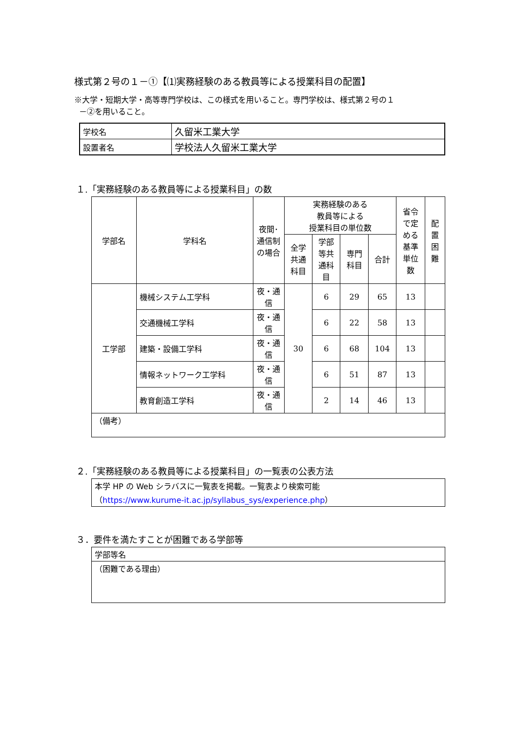様式第２号の１－①【⑴実務経験のある教員等による授業科目の配置】
※大学・短期大学・高等専門学校は、この様式を用いること。専門学校は、様式第２号の１
－②を用いること。
| 学校名 | 久留米工業大学 |
| 設置者名 | 学校法人久留米工業大学 |
１.「実務経験のある教員等による授業科目」の数
| 学部名 | 学科名 | 夜間･通信制の場合 | 実務経験のある 教員等による 授業科目の単位数 | | | | 省令で定める基準単位数 | 配置困難 |
| --- | --- | --- | --- | --- | --- | --- | --- | --- |
| | | | 全学共通科目 | 学部等共通科目 | 専門科目 | 合計 | | |
| 工学部 | 機械システム工学科 | 夜・通信 | 30 | 6 | 29 | 65 | 13 | |
| | 交通機械工学科 | 夜・通信 | | 6 | 22 | 58 | 13 | |
| | 建築・設備工学科 | 夜・通信 | | 6 | 68 | 104 | 13 | |
| | 情報ネットワーク工学科 | 夜・通信 | | 6 | 51 | 87 | 13 | |
| | 教育創造工学科 | 夜・通信 | | 2 | 14 | 46 | 13 | |
| （備考） | | | | | | | | |
２.「実務経験のある教員等による授業科目」の一覧表の公表方法
| 本学 HP の Web シラバスに一覧表を掲載。一覧表より検索可能 （ https://www.kurume-it.ac.jp/syllabus_sys/experience.php ） |
３．要件を満たすことが困難である学部等
| 学部等名 |
| （困難である理由） |